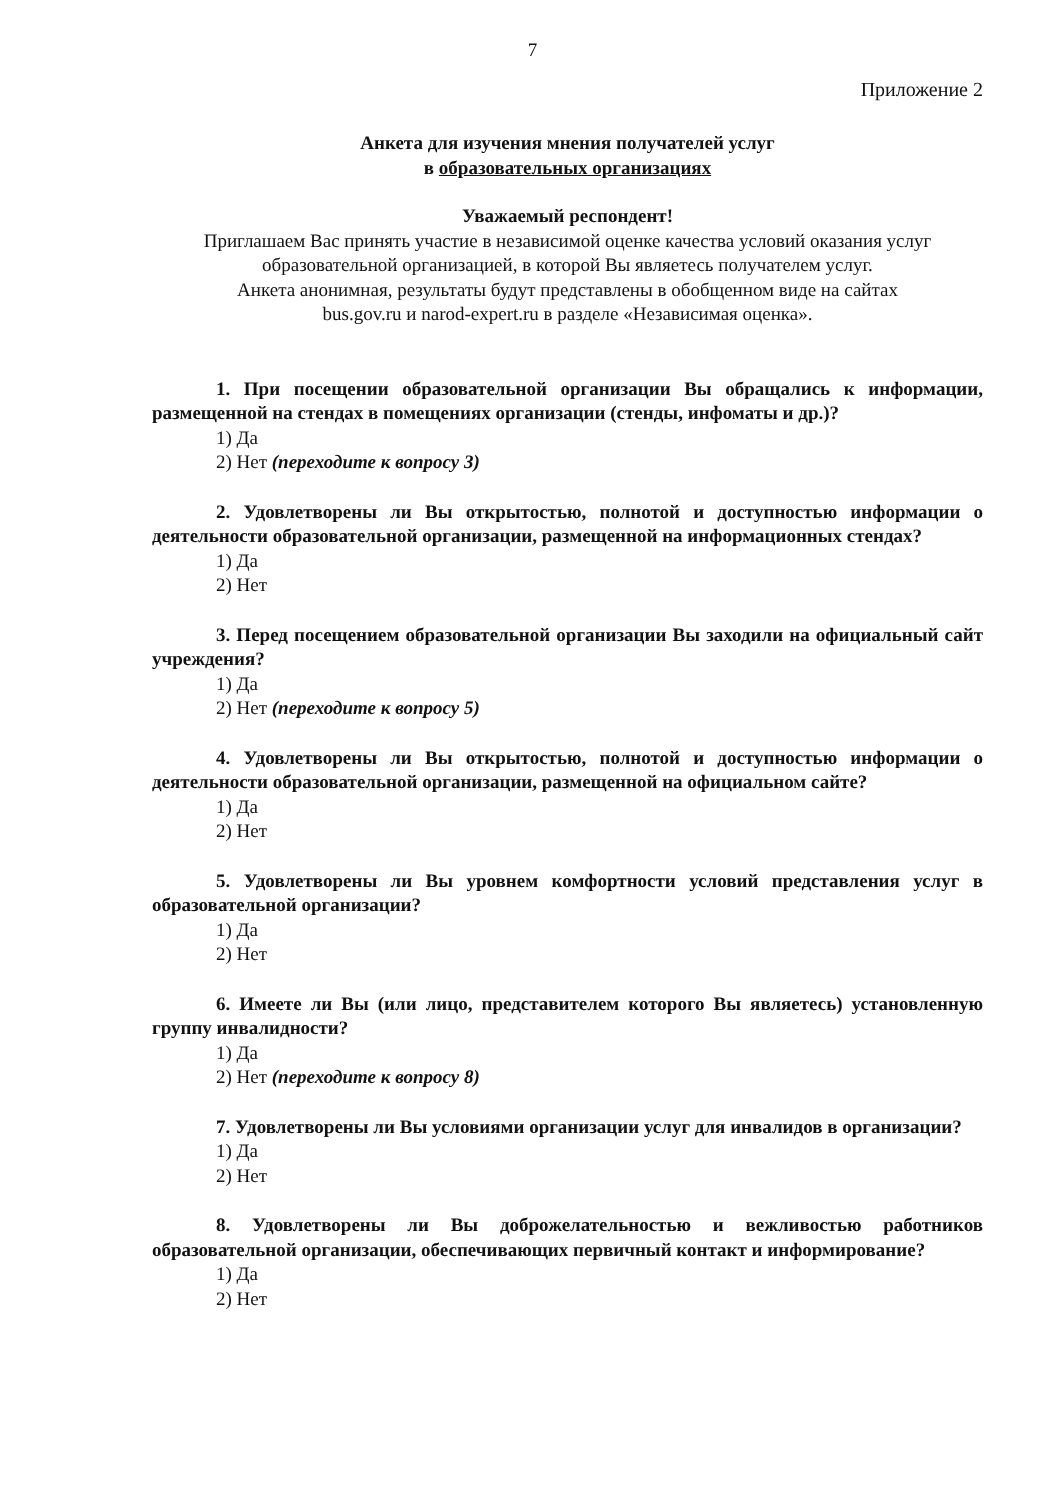7
Приложение 2
Анкета для изучения мнения получателей услуг
в образовательных организациях
Уважаемый респондент!
Приглашаем Вас принять участие в независимой оценке качества условий оказания услуг образовательной организацией, в которой Вы являетесь получателем услуг.
Анкета анонимная, результаты будут представлены в обобщенном виде на сайтах
bus.gov.ru и narod-expert.ru в разделе «Независимая оценка».
1. При посещении образовательной организации Вы обращались к информации, размещенной на стендах в помещениях организации (стенды, инфоматы и др.)?
1) Да
2) Нет (переходите к вопросу 3)
2. Удовлетворены ли Вы открытостью, полнотой и доступностью информации о деятельности образовательной организации, размещенной на информационных стендах?
1) Да
2) Нет
3. Перед посещением образовательной организации Вы заходили на официальный сайт учреждения?
1) Да
2) Нет (переходите к вопросу 5)
4. Удовлетворены ли Вы открытостью, полнотой и доступностью информации о деятельности образовательной организации, размещенной на официальном сайте?
1) Да
2) Нет
5. Удовлетворены ли Вы уровнем комфортности условий представления услуг в образовательной организации?
1) Да
2) Нет
6. Имеете ли Вы (или лицо, представителем которого Вы являетесь) установленную группу инвалидности?
1) Да
2) Нет (переходите к вопросу 8)
7. Удовлетворены ли Вы условиями организации услуг для инвалидов в организации?
1) Да
2) Нет
8. Удовлетворены ли Вы доброжелательностью и вежливостью работников образовательной организации, обеспечивающих первичный контакт и информирование?
1) Да
2) Нет